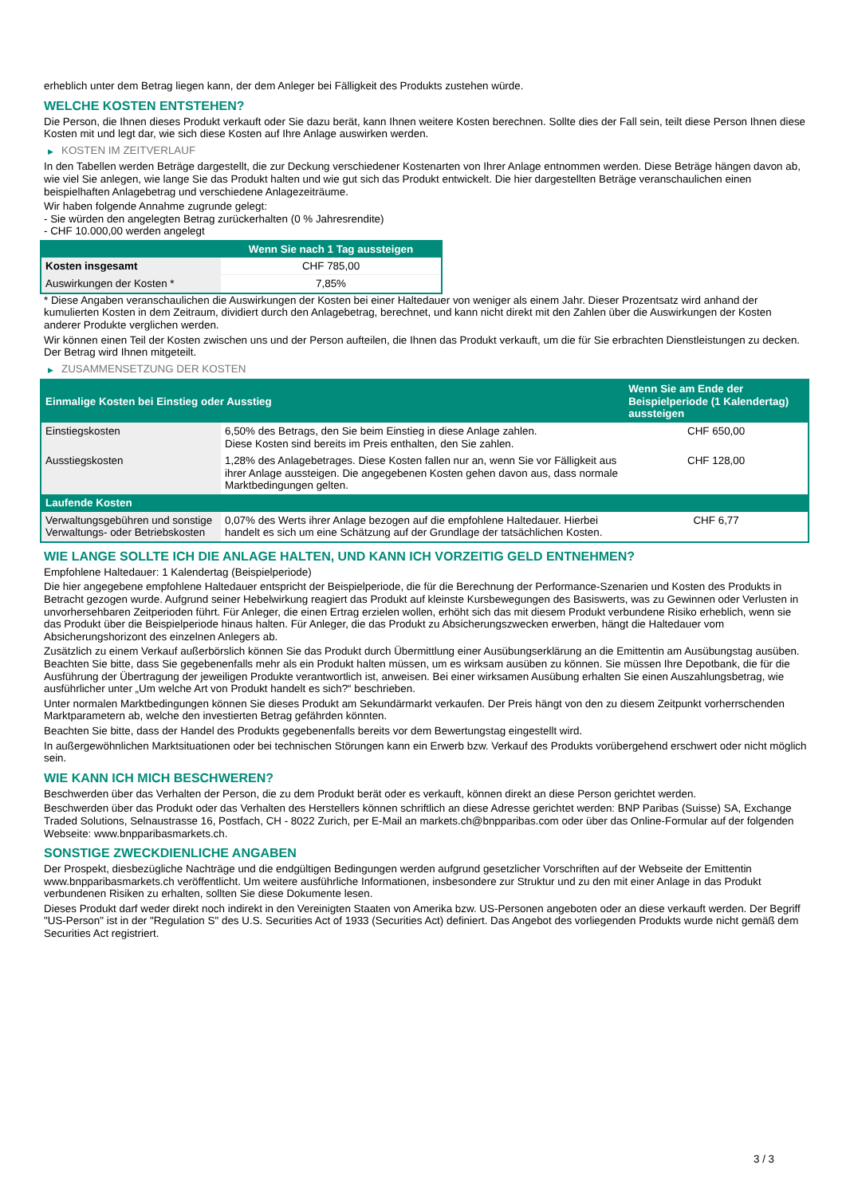erheblich unter dem Betrag liegen kann, der dem Anleger bei Fälligkeit des Produkts zustehen würde.
WELCHE KOSTEN ENTSTEHEN?
Die Person, die Ihnen dieses Produkt verkauft oder Sie dazu berät, kann Ihnen weitere Kosten berechnen. Sollte dies der Fall sein, teilt diese Person Ihnen diese Kosten mit und legt dar, wie sich diese Kosten auf Ihre Anlage auswirken werden.
▶ KOSTEN IM ZEITVERLAUF
In den Tabellen werden Beträge dargestellt, die zur Deckung verschiedener Kostenarten von Ihrer Anlage entnommen werden. Diese Beträge hängen davon ab, wie viel Sie anlegen, wie lange Sie das Produkt halten und wie gut sich das Produkt entwickelt. Die hier dargestellten Beträge veranschaulichen einen beispielhaften Anlagebetrag und verschiedene Anlagezeiträume.
Wir haben folgende Annahme zugrunde gelegt:
- Sie würden den angelegten Betrag zurückerhalten (0 % Jahresrendite)
- CHF 10.000,00 werden angelegt
| | Wenn Sie nach 1 Tag aussteigen |
| --- | --- |
| Kosten insgesamt | CHF 785,00 |
| Auswirkungen der Kosten * | 7,85% |
* Diese Angaben veranschaulichen die Auswirkungen der Kosten bei einer Haltedauer von weniger als einem Jahr. Dieser Prozentsatz wird anhand der kumulierten Kosten in dem Zeitraum, dividiert durch den Anlagebetrag, berechnet, und kann nicht direkt mit den Zahlen über die Auswirkungen der Kosten anderer Produkte verglichen werden.
Wir können einen Teil der Kosten zwischen uns und der Person aufteilen, die Ihnen das Produkt verkauft, um die für Sie erbrachten Dienstleistungen zu decken. Der Betrag wird Ihnen mitgeteilt.
▶ ZUSAMMENSETZUNG DER KOSTEN
| Einmalige Kosten bei Einstieg oder Ausstieg | | Wenn Sie am Ende der Beispielperiode (1 Kalendertag) aussteigen |
| --- | --- | --- |
| Einstiegskosten | 6,50% des Betrags, den Sie beim Einstieg in diese Anlage zahlen. Diese Kosten sind bereits im Preis enthalten, den Sie zahlen. | CHF 650,00 |
| Ausstiegskosten | 1,28% des Anlagebetrages. Diese Kosten fallen nur an, wenn Sie vor Fälligkeit aus ihrer Anlage aussteigen. Die angegebenen Kosten gehen davon aus, dass normale Marktbedingungen gelten. | CHF 128,00 |
| Laufende Kosten | | |
| Verwaltungsgebühren und sonstige Verwaltungs- oder Betriebskosten | 0,07% des Werts ihrer Anlage bezogen auf die empfohlene Haltedauer. Hierbei handelt es sich um eine Schätzung auf der Grundlage der tatsächlichen Kosten. | CHF 6,77 |
WIE LANGE SOLLTE ICH DIE ANLAGE HALTEN, UND KANN ICH VORZEITIG GELD ENTNEHMEN?
Empfohlene Haltedauer: 1 Kalendertag (Beispielperiode)
Die hier angegebene empfohlene Haltedauer entspricht der Beispielperiode, die für die Berechnung der Performance-Szenarien und Kosten des Produkts in Betracht gezogen wurde. Aufgrund seiner Hebelwirkung reagiert das Produkt auf kleinste Kursbewegungen des Basiswerts, was zu Gewinnen oder Verlusten in unvorhersehbaren Zeitperioden führt. Für Anleger, die einen Ertrag erzielen wollen, erhöht sich das mit diesem Produkt verbundene Risiko erheblich, wenn sie das Produkt über die Beispielperiode hinaus halten. Für Anleger, die das Produkt zu Absicherungszwecken erwerben, hängt die Haltedauer vom Absicherungshorizont des einzelnen Anlegers ab.
Zusätzlich zu einem Verkauf außerbörslich können Sie das Produkt durch Übermittlung einer Ausübungserklärung an die Emittentin am Ausübungstag ausüben. Beachten Sie bitte, dass Sie gegebenenfalls mehr als ein Produkt halten müssen, um es wirksam ausüben zu können. Sie müssen Ihre Depotbank, die für die Ausführung der Übertragung der jeweiligen Produkte verantwortlich ist, anweisen. Bei einer wirksamen Ausübung erhalten Sie einen Auszahlungsbetrag, wie ausführlicher unter „Um welche Art von Produkt handelt es sich?“ beschrieben.
Unter normalen Marktbedingungen können Sie dieses Produkt am Sekundärmarkt verkaufen. Der Preis hängt von den zu diesem Zeitpunkt vorherrschenden Marktparametern ab, welche den investierten Betrag gefährden könnten.
Beachten Sie bitte, dass der Handel des Produkts gegebenenfalls bereits vor dem Bewertungstag eingestellt wird.
In außergewöhnlichen Marktsituationen oder bei technischen Störungen kann ein Erwerb bzw. Verkauf des Produkts vorübergehend erschwert oder nicht möglich sein.
WIE KANN ICH MICH BESCHWEREN?
Beschwerden über das Verhalten der Person, die zu dem Produkt berät oder es verkauft, können direkt an diese Person gerichtet werden.
Beschwerden über das Produkt oder das Verhalten des Herstellers können schriftlich an diese Adresse gerichtet werden: BNP Paribas (Suisse) SA, Exchange Traded Solutions, Selnaustrasse 16, Postfach, CH - 8022 Zurich, per E-Mail an markets.ch@bnpparibas.com oder über das Online-Formular auf der folgenden Webseite: www.bnpparibasmarkets.ch.
SONSTIGE ZWECKDIENLICHE ANGABEN
Der Prospekt, diesbezügliche Nachträge und die endgültigen Bedingungen werden aufgrund gesetzlicher Vorschriften auf der Webseite der Emittentin www.bnpparibasmarkets.ch veröffentlicht. Um weitere ausführliche Informationen, insbesondere zur Struktur und zu den mit einer Anlage in das Produkt verbundenen Risiken zu erhalten, sollten Sie diese Dokumente lesen.
Dieses Produkt darf weder direkt noch indirekt in den Vereinigten Staaten von Amerika bzw. US-Personen angeboten oder an diese verkauft werden. Der Begriff "US-Person" ist in der "Regulation S" des U.S. Securities Act of 1933 (Securities Act) definiert. Das Angebot des vorliegenden Produkts wurde nicht gemäß dem Securities Act registriert.
3 / 3